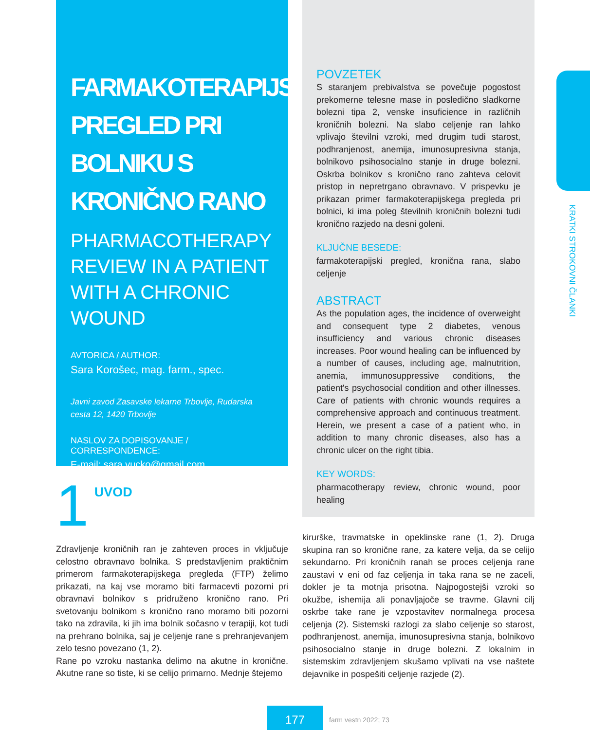FARMAKOTERAPIJSKI PREGLED PRI BOLNIKU S KRONIČNO RANO
PHARMACOTHERAPY REVIEW IN A PATIENT WITH A CHRONIC WOUND
AVTORICA / AUTHOR:
Sara Korošec, mag. farm., spec.
Javni zavod Zasavske lekarne Trbovlje, Rudarska cesta 12, 1420 Trbovlje
NASLOV ZA DOPISOVANJE / CORRESPONDENCE:
E-mail: sara.vucko@gmail.com
1 UVOD
Zdravljenje kroničnih ran je zahteven proces in vključuje celostno obravnavo bolnika. S predstavljenim praktičnim primerom farmakoterapijskega pregleda (FTP) želimo prikazati, na kaj vse moramo biti farmacevti pozorni pri obravnavi bolnikov s pridruženo kronično rano. Pri svetovanju bolnikom s kronično rano moramo biti pozorni tako na zdravila, ki jih ima bolnik sočasno v terapiji, kot tudi na prehrano bolnika, saj je celjenje rane s prehranjevanjem zelo tesno povezano (1, 2).
Rane po vzroku nastanka delimo na akutne in kronične. Akutne rane so tiste, ki se celijo primarno. Mednje štejemo
POVZETEK
S staranjem prebivalstva se povečuje pogostost prekomerne telesne mase in posledično sladkorne bolezni tipa 2, venske insuficience in različnih kroničnih bolezni. Na slabo celjenje ran lahko vplivajo številni vzroki, med drugim tudi starost, podhranjenost, anemija, imunosupresivna stanja, bolnikovo psihosocialno stanje in druge bolezni. Oskrba bolnikov s kronično rano zahteva celovit pristop in nepretrgano obravnavo. V prispevku je prikazan primer farmakoterapijskega pregleda pri bolnici, ki ima poleg številnih kroničnih bolezni tudi kronično razjedo na desni goleni.
KLJUČNE BESEDE:
farmakoterapijski pregled, kronična rana, slabo celjenje
ABSTRACT
As the population ages, the incidence of overweight and consequent type 2 diabetes, venous insufficiency and various chronic diseases increases. Poor wound healing can be influenced by a number of causes, including age, malnutrition, anemia, immunosuppressive conditions, the patient's psychosocial condition and other illnesses. Care of patients with chronic wounds requires a comprehensive approach and continuous treatment. Herein, we present a case of a patient who, in addition to many chronic diseases, also has a chronic ulcer on the right tibia.
KEY WORDS:
pharmacotherapy review, chronic wound, poor healing
kirurške, travmatske in opeklinske rane (1, 2). Druga skupina ran so kronične rane, za katere velja, da se celijo sekundarno. Pri kroničnih ranah se proces celjenja rane zaustavi v eni od faz celjenja in taka rana se ne zaceli, dokler je ta motnja prisotna. Najpogostejši vzroki so okužbe, ishemija ali ponavljajoče se travme. Glavni cilj oskrbe take rane je vzpostavitev normalnega procesa celjenja (2). Sistemski razlogi za slabo celjenje so starost, podhranjenost, anemija, imunosupresivna stanja, bolnikovo psihosocialno stanje in druge bolezni. Z lokalnim in sistemskim zdravljenjem skušamo vplivati na vse naštete dejavnike in pospešiti celjenje razjede (2).
KRATKI STROKOVNI ČLANKI
177
farm vestn 2022; 73